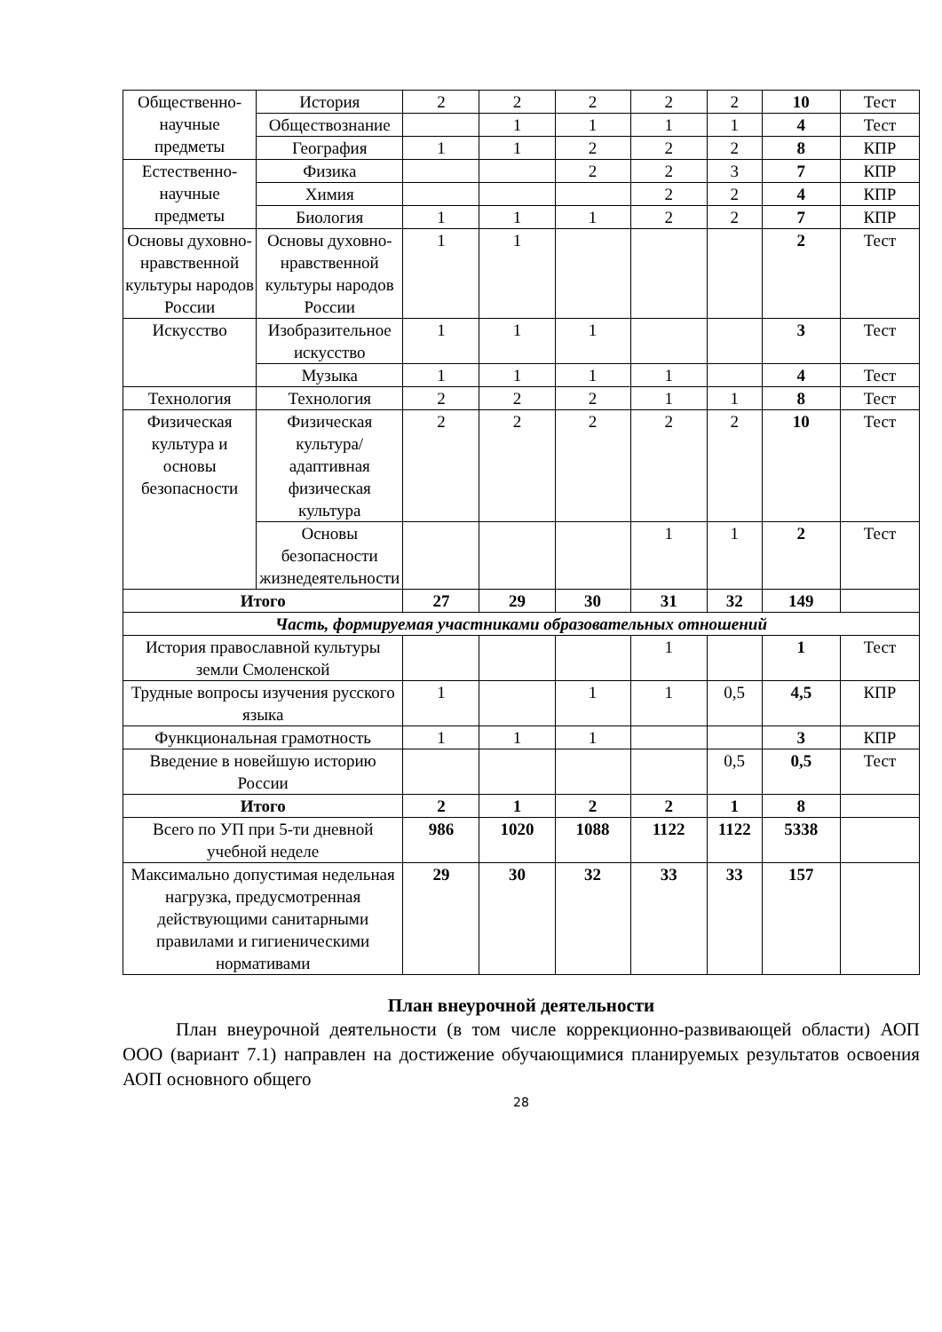| Общественно-научные предметы | История | 2 | 2 | 2 | 2 | 2 | 10 | Тест |
| | Обществознание | | 1 | 1 | 1 | 1 | 4 | Тест |
| | География | 1 | 1 | 2 | 2 | 2 | 8 | КПР |
| Естественно-научные предметы | Физика | | | 2 | 2 | 3 | 7 | КПР |
| | Химия | | | | 2 | 2 | 4 | КПР |
| | Биология | 1 | 1 | 1 | 2 | 2 | 7 | КПР |
| Основы духовно-нравственной культуры народов России | Основы духовно-нравственной культуры народов России | 1 | 1 | | | | 2 | Тест |
| Искусство | Изобразительное искусство | 1 | 1 | 1 | | | 3 | Тест |
| | Музыка | 1 | 1 | 1 | 1 | | 4 | Тест |
| Технология | Технология | 2 | 2 | 2 | 1 | 1 | 8 | Тест |
| Физическая культура и основы безопасности | Физическая культура/адаптивная физическая культура | 2 | 2 | 2 | 2 | 2 | 10 | Тест |
| | Основы безопасности жизнедеятельности | | | | 1 | 1 | 2 | Тест |
| Итого | | 27 | 29 | 30 | 31 | 32 | 149 | |
| Часть, формируемая участниками образовательных отношений | | | | | | | | |
| История православной культуры земли Смоленской | | | | | 1 | | 1 | Тест |
| Трудные вопросы изучения русского языка | | 1 | | 1 | 1 | 0,5 | 4,5 | КПР |
| Функциональная грамотность | | 1 | 1 | 1 | | | 3 | КПР |
| Введение в новейшую историю России | | | | | | 0,5 | 0,5 | Тест |
| Итого | | 2 | 1 | 2 | 2 | 1 | 8 | |
| Всего по УП при 5-ти дневной учебной неделе | | 986 | 1020 | 1088 | 1122 | 1122 | 5338 | |
| Максимально допустимая недельная нагрузка, предусмотренная действующими санитарными правилами и гигиеническими нормативами | | 29 | 30 | 32 | 33 | 33 | 157 | |
План внеурочной деятельности
План внеурочной деятельности (в том числе коррекционно-развивающей области) АОП ООО (вариант 7.1) направлен на достижение обучающимися планируемых результатов освоения АОП основного общего
28